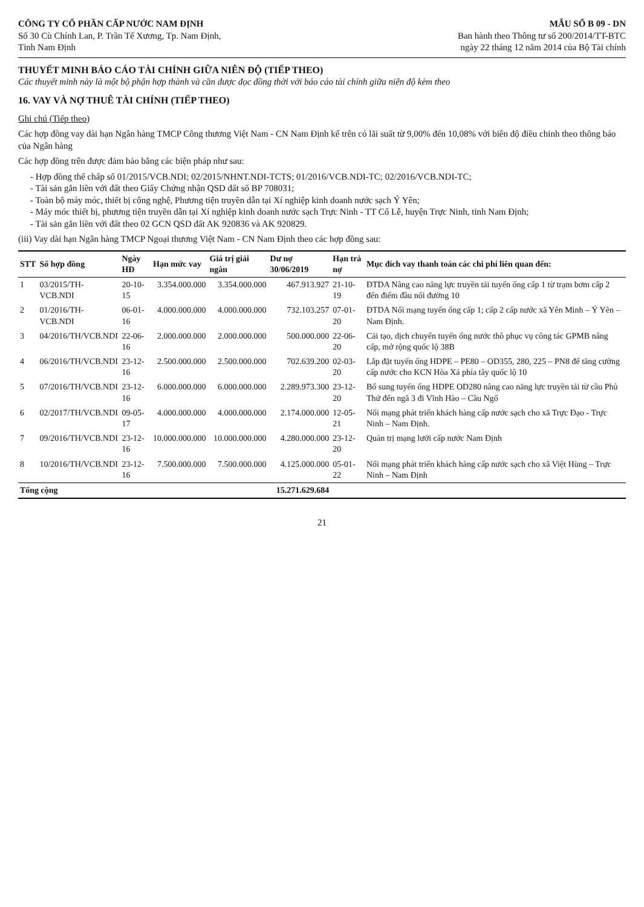CÔNG TY CỔ PHẦN CẤP NƯỚC NAM ĐỊNH
Số 30 Cù Chính Lan, P. Trần Tế Xương, Tp. Nam Định,
Tỉnh Nam Định
MẪU SỐ B 09 - DN
Ban hành theo Thông tư số 200/2014/TT-BTC
ngày 22 tháng 12 năm 2014 của Bộ Tài chính
THUYẾT MINH BÁO CÁO TÀI CHÍNH GIỮA NIÊN ĐỘ (TIẾP THEO)
Các thuyết minh này là một bộ phận hợp thành và cần được đọc đồng thời với báo cáo tài chính giữa niên độ kèm theo
16. VAY VÀ NỢ THUÊ TÀI CHÍNH (TIẾP THEO)
Ghi chú (Tiếp theo)
Các hợp đồng vay dài hạn Ngân hàng TMCP Công thương Việt Nam - CN Nam Định kể trên có lãi suất từ 9,00% đến 10,08% với biên độ điều chỉnh theo thông báo của Ngân hàng
Các hợp đồng trên được đảm bảo bằng các biện pháp như sau:
- Hợp đồng thế chấp số 01/2015/VCB.NDI; 02/2015/NHNT.NDI-TCTS; 01/2016/VCB.NDI-TC; 02/2016/VCB.NDI-TC;
- Tài sản gắn liền với đất theo Giấy Chứng nhận QSD đất số BP 708031;
- Toàn bộ máy móc, thiết bị công nghệ, Phương tiện truyền dẫn tại Xí nghiệp kinh doanh nước sạch Ý Yên;
- Máy móc thiết bị, phương tiện truyền dẫn tại Xí nghiệp kinh doanh nước sạch Trực Ninh - TT Cổ Lễ, huyện Trực Ninh, tỉnh Nam Định;
- Tài sản gắn liền với đất theo 02 GCN QSD đất AK 920836 và AK 920829.
(iii) Vay dài hạn Ngân hàng TMCP Ngoại thương Việt Nam - CN Nam Định theo các hợp đồng sau:
| STT | Số hợp đồng | Ngày HĐ | Hạn mức vay | Giá trị giải ngân | Dư nợ 30/06/2019 | Hạn trả nợ | Mục đích vay thanh toán các chi phí liên quan đến: |
| --- | --- | --- | --- | --- | --- | --- | --- |
| 1 | 03/2015/TH-VCB.NDI | 20-10-15 | 3.354.000.000 | 3.354.000.000 | 467.913.927 | 21-10-19 | ĐTDA Nâng cao năng lực truyền tải tuyến ống cấp 1 từ trạm bơm cấp 2 đến điểm đầu nối đường 10 |
| 2 | 01/2016/TH-VCB.NDI | 06-01-16 | 4.000.000.000 | 4.000.000.000 | 732.103.257 | 07-01-20 | ĐTDA Nối mạng tuyến ống cấp 1; cấp 2 cấp nước xã Yên Minh – Ý Yên – Nam Định. |
| 3 | 04/2016/TH/VCB.NDI | 22-06-16 | 2.000.000.000 | 2.000.000.000 | 500.000.000 | 22-06-20 | Cải tạo, dịch chuyển tuyến ống nước thô phục vụ công tác GPMB nâng cấp, mở rộng quốc lộ 38B |
| 4 | 06/2016/TH/VCB.NDI | 23-12-16 | 2.500.000.000 | 2.500.000.000 | 702.639.200 | 02-03-20 | Lắp đặt tuyến ống HDPE – PE80 – OD355, 280, 225 – PN8 để tăng cường cấp nước cho KCN Hòa Xá phía tây quốc lộ 10 |
| 5 | 07/2016/TH/VCB.NDI | 23-12-16 | 6.000.000.000 | 6.000.000.000 | 2.289.973.300 | 23-12-20 | Bổ sung tuyến ống HDPE OD280 nâng cao năng lực truyền tải từ cầu Phủ Thứ đến ngã 3 đi Vĩnh Hào – Cầu Ngố |
| 6 | 02/2017/TH/VCB.NDI | 09-05-17 | 4.000.000.000 | 4.000.000.000 | 2.174.000.000 | 12-05-21 | Nối mạng phát triển khách hàng cấp nước sạch cho xã Trực Đạo - Trực Ninh – Nam Định. |
| 7 | 09/2016/TH/VCB.NDI | 23-12-16 | 10.000.000.000 | 10.000.000.000 | 4.280.000.000 | 23-12-20 | Quản trị mạng lưới cấp nước Nam Định |
| 8 | 10/2016/TH/VCB.NDI | 23-12-16 | 7.500.000.000 | 7.500.000.000 | 4.125.000.000 | 05-01-22 | Nối mạng phát triển khách hàng cấp nước sạch cho xã Việt Hùng – Trực Ninh – Nam Định |
| Tổng cộng | | | | | 15.271.629.684 | | |
21